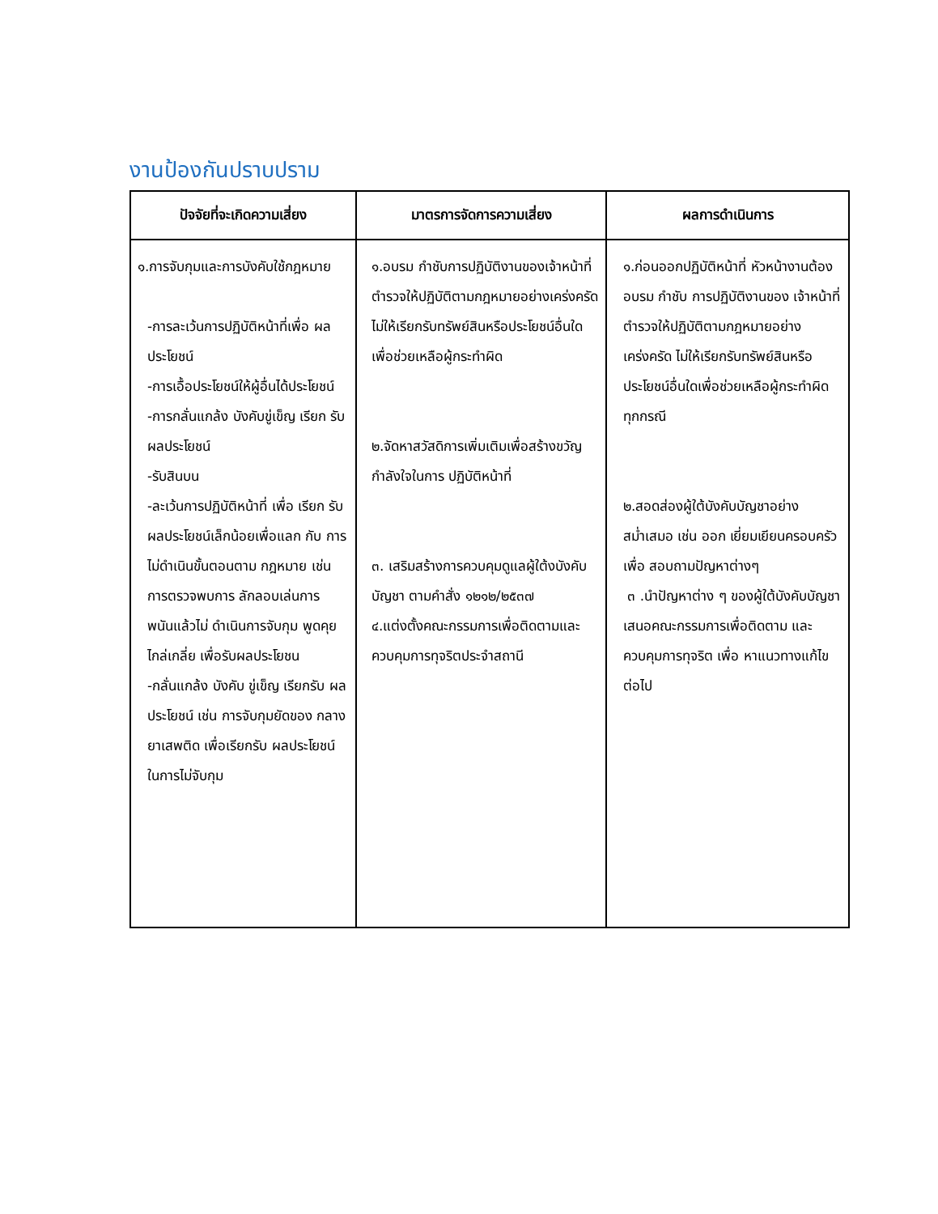งานป้องกันปราบปราม
| ปัจจัยที่จะเกิดความเสี่ยง | มาตรการจัดการความเสี่ยง | ผลการดำเนินการ |
| --- | --- | --- |
| ๑.การจับกุมและการบังคับใช้กฎหมาย -การละเว้นการปฏิบัติหน้าที่เพื่อ ผลประโยชน์ -การเอื้อประโยชน์ให้ผู้อื่นได้ประโยชน์ -การกลั่นแกล้ง บังคับขู่เข็ญ เรียก รับ ผลประโยชน์ -รับสินบน -ละเว้นการปฏิบัติหน้าที่ เพื่อ เรียก รับ ผลประโยชน์เล็กน้อยเพื่อแลก กับ การไม่ดำเนินขั้นตอนตาม กฎหมาย เช่น การตรวจพบการ ลักลอบเล่นการ พนันแล้วไม่ ดำเนินการจับกุม พูดคุย ไกล่เกลี่ย เพื่อรับผลประโยชน -กลั่นแกล้ง บังคับ ขู่เข็ญ เรียกรับ ผลประโยชน์ เช่น การจับกุมยัดของ กลางยาเสพติด เพื่อเรียกรับ ผลประโยชน์ ในการไม่จับกุม | ๑.อบรม กำชับการปฏิบัติงานของเจ้าหน้าที่ตำรวจให้ปฏิบัติตามกฎหมายอย่างเคร่งครัด ไม่ให้เรียกรับทรัพย์สินหรือประโยชน์อื่นใดเพื่อช่วยเหลือผู้กระทำผิด ๒.จัดหาสวัสดิการเพิ่มเติมเพื่อสร้างขวัญกำลังใจในการ ปฏิบัติหน้าที่ ๓. เสริมสร้างการควบคุมดูแลผู้ใต้งบังคับบัญชา ตามคำสั่ง ๑๒๑๒/๒๕๓๗ ๔.แต่งตั้งคณะกรรมการเพื่อติดตามและควบคุมการทุจริตประจำสถานี | ๑.ก่อนออกปฏิบัติหน้าที่ หัวหน้างานต้อง อบรม กำชับ การปฏิบัติงานของ เจ้าหน้าที่ตำรวจให้ปฏิบัติตามกฎหมายอย่างเคร่งครัด ไม่ให้เรียกรับทรัพย์สินหรือ ประโยชน์อื่นใดเพื่อช่วยเหลือผู้กระทำผิดทุกกรณี ๒.สอดส่องผู้ใต้บังคับบัญชาอย่างสม่ำเสมอ เช่น ออก เยี่ยมเยียนครอบครัว เพื่อ สอบถามปัญหาต่างๆ ๓ .นำปัญหาต่าง ๆ ของผู้ใต้บังคับบัญชาเสนอคณะกรรมการเพื่อติดตาม และควบคุมการทุจริต เพื่อ หาแนวทางแก้ไขต่อไป |